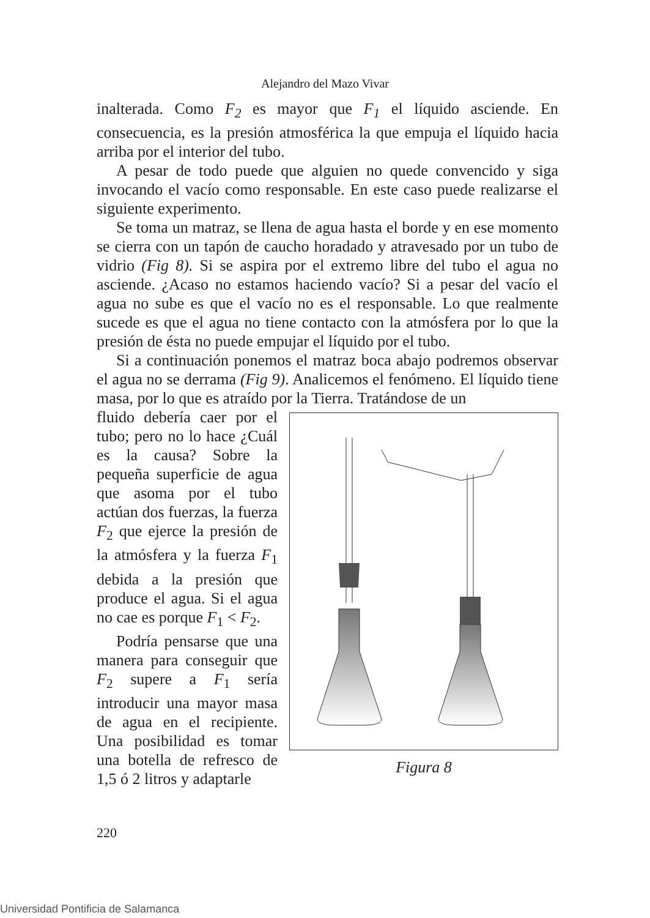Alejandro del Mazo Vivar
inalterada. Como F<sub>2</sub> es mayor que F<sub>1</sub> el líquido asciende. En consecuencia, es la presión atmosférica la que empuja el líquido hacia arriba por el interior del tubo.
A pesar de todo puede que alguien no quede convencido y siga invocando el vacío como responsable. En este caso puede realizarse el siguiente experimento.
Se toma un matraz, se llena de agua hasta el borde y en ese momento se cierra con un tapón de caucho horadado y atravesado por un tubo de vidrio (Fig 8). Si se aspira por el extremo libre del tubo el agua no asciende. ¿Acaso no estamos haciendo vacío? Si a pesar del vacío el agua no sube es que el vacío no es el responsable. Lo que realmente sucede es que el agua no tiene contacto con la atmósfera por lo que la presión de ésta no puede empujar el líquido por el tubo.
Si a continuación ponemos el matraz boca abajo podremos observar el agua no se derrama (Fig 9). Analicemos el fenómeno. El líquido tiene masa, por lo que es atraído por la Tierra. Tratándose de un
fluido debería caer por el tubo; pero no lo hace ¿Cuál es la causa? Sobre la pequeña superficie de agua que asoma por el tubo actúan dos fuerzas, la fuerza F<sub>2</sub> que ejerce la presión de la atmósfera y la fuerza F<sub>1</sub> debida a la presión que produce el agua. Si el agua no cae es porque F<sub>1</sub> < F<sub>2</sub>.
Podría pensarse que una manera para conseguir que F<sub>2</sub> supere a F<sub>1</sub> sería introducir una mayor masa de agua en el recipiente. Una posibilidad es tomar una botella de refresco de 1,5 ó 2 litros y adaptarle
Figura 8
220
Universidad Pontificia de Salamanca